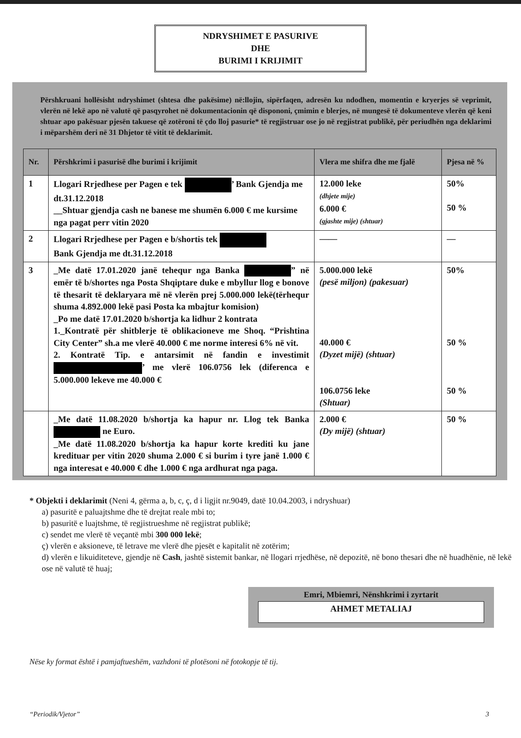NDRYSHIMET E PASURIVE
DHE
BURIMI I KRIJIMIT
Përshkruani hollësisht ndryshimet (shtesa dhe pakësime) në:llojin, sipërfaqen, adresën ku ndodhen, momentin e kryerjes së veprimit, vlerën në lekë apo në valutë që pasqyrohet në dokumentacionin që dispononi, çmimin e blerjes, në mungesë të dokumenteve vlerën që keni shtuar apo pakësuar pjesën takuese që zotëroni të çdo lloj pasurie* të regjistruar ose jo në regjistrat publikë, për periudhën nga deklarimi i mëparshëm deri në 31 Dhjetor të vitit të deklarimit.
| Nr. | Përshkrimi i pasurisë dhe burimi i krijimit | Vlera me shifra dhe me fjalë | Pjesa në % |
| --- | --- | --- | --- |
| 1 | Llogari Rrjedhese per Pagen e tek ’ Bank Gjendja me dt.31.12.2018 __Shtuar gjendja cash ne banese me shumën 6.000 € me kursime nga pagat perr vitin 2020 | 12.000 leke (dhjete mije) 6.000 € (gjashte mije) (shtuar) | 50% 50 % |
| 2 | Llogari Rrjedhese per Pagen e b/shortis tek Bank Gjendja me dt.31.12.2018 | —— | — |
| 3 | _Me datë 17.01.2020 janë tehequr nga Banka ” në emër të b/shortes nga Posta Shqiptare duke e mbyllur llog e bonove të thesarit të deklaryara më në vlerën prej 5.000.000 lekë(tërhequr shuma 4.892.000 lekë pasi Posta ka mbajtur komision) _Po me datë 17.01.2020 b/shortja ka lidhur 2 kontrata 1._Kontratë për shitblerje të oblikacioneve me Shoq. “Prishtina City Center” sh.a me vlerë 40.000 € me norme interesi 6% në vit. 2. Kontratë Tip. e antarsimit në fandin e investimit ’ me vlerë 106.0756 lek (diferenca e 5.000.000 lekeve me 40.000 € | 5.000.000 lekë (pesë miljon) (pakesuar) 40.000 € (Dyzet mijë) (shtuar) 106.0756 leke (Shtuar) | 50% 50 % 50 % |
| | _Me datë 11.08.2020 b/shortja ka hapur nr. Llog tek Banka ne Euro. _Me datë 11.08.2020 b/shortja ka hapur korte krediti ku jane kredituar per vitin 2020 shuma 2.000 € si burim i tyre janë 1.000 € nga interesat e 40.000 € dhe 1.000 € nga ardhurat nga paga. | 2.000 € (Dy mijë) (shtuar) | 50 % |
* Objekti i deklarimit (Neni 4, gërma a, b, c, ç, d i ligjit nr.9049, datë 10.04.2003, i ndryshuar)
a) pasuritë e paluajtshme dhe të drejtat reale mbi to;
b) pasuritë e luajtshme, të regjistrueshme në regjistrat publikë;
c) sendet me vlerë të veçantë mbi 300 000 lekë;
ç) vlerën e aksioneve, të letrave me vlerë dhe pjesët e kapitalit në zotërim;
d) vlerën e likuiditeteve, gjendje në Cash, jashtë sistemit bankar, në llogari rrjedhëse, në depozitë, në bono thesari dhe në huadhënie, në lekë ose në valutë të huaj;
Emri, Mbiemri, Nënshkrimi i zyrtarit
AHMET METALIAJ
Nëse ky format është i pamjaftueshëm, vazhdoni të plotësoni në fotokopje të tij.
“Periodik/Vjetor” 3